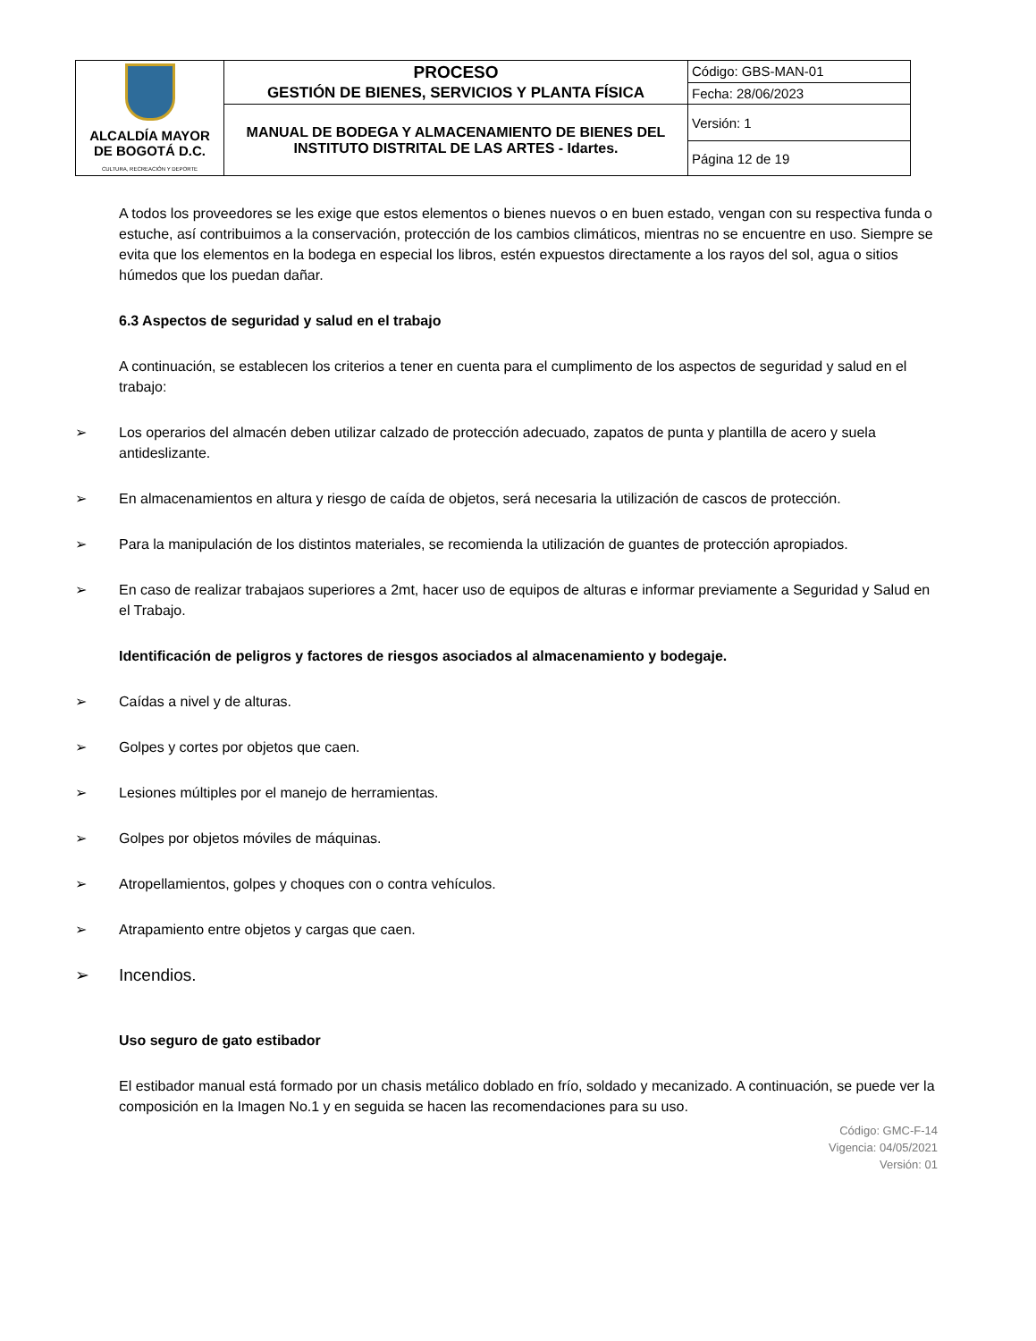| ALCALDÍA MAYOR DE BOGOTÁ D.C. CULTURA, RECREACIÓN Y DEPORTE | PROCESO GESTIÓN DE BIENES, SERVICIOS Y PLANTA FÍSICA | Código: GBS-MAN-01 |
| | | Fecha: 28/06/2023 |
| | MANUAL DE BODEGA Y ALMACENAMIENTO DE BIENES DEL INSTITUTO DISTRITAL DE LAS ARTES - Idartes. | Versión: 1 |
| | | Página 12 de 19 |
A todos los proveedores se les exige que estos elementos o bienes nuevos o en buen estado, vengan con su respectiva funda o estuche, así contribuimos a la conservación, protección de los cambios climáticos, mientras no se encuentre en uso. Siempre se evita que los elementos en la bodega en especial los libros, estén expuestos directamente a los rayos del sol, agua o sitios húmedos que los puedan dañar.
6.3 Aspectos de seguridad y salud en el trabajo
A continuación, se establecen los criterios a tener en cuenta para el cumplimento de los aspectos de seguridad y salud en el trabajo:
➢ Los operarios del almacén deben utilizar calzado de protección adecuado, zapatos de punta y plantilla de acero y suela antideslizante.
➢ En almacenamientos en altura y riesgo de caída de objetos, será necesaria la utilización de cascos de protección.
➢ Para la manipulación de los distintos materiales, se recomienda la utilización de guantes de protección apropiados.
➢ En caso de realizar trabajaos superiores a 2mt, hacer uso de equipos de alturas e informar previamente a Seguridad y Salud en el Trabajo.
Identificación de peligros y factores de riesgos asociados al almacenamiento y bodegaje.
➢ Caídas a nivel y de alturas.
➢ Golpes y cortes por objetos que caen.
➢ Lesiones múltiples por el manejo de herramientas.
➢ Golpes por objetos móviles de máquinas.
➢ Atropellamientos, golpes y choques con o contra vehículos.
➢ Atrapamiento entre objetos y cargas que caen.
➢ Incendios.
Uso seguro de gato estibador
El estibador manual está formado por un chasis metálico doblado en frío, soldado y mecanizado. A continuación, se puede ver la composición en la Imagen No.1 y en seguida se hacen las recomendaciones para su uso.
Código: GMC-F-14
Vigencia: 04/05/2021
Versión: 01